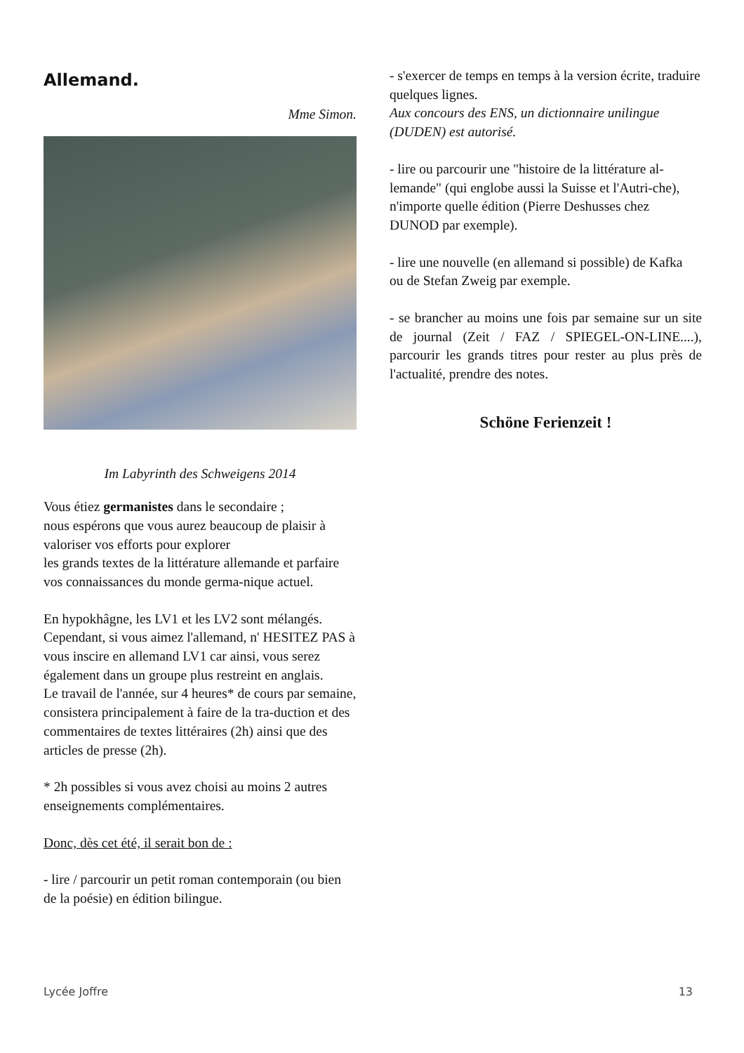Allemand.
Mme Simon.
Im Labyrinth des Schweigens 2014
Vous étiez germanistes dans le secondaire ;
nous espérons que vous aurez beaucoup de plaisir à valoriser vos efforts pour explorer
les grands textes de la littérature allemande et parfaire vos connaissances du monde germa-nique actuel.
En hypokhâgne, les LV1 et les LV2 sont mélangés. Cependant, si vous aimez l'allemand, n' HESITEZ PAS à vous inscire en allemand LV1 car ainsi, vous serez également dans un groupe plus restreint en anglais.
Le travail de l'année, sur 4 heures* de cours par semaine, consistera principalement à faire de la tra-duction et des commentaires de textes littéraires (2h) ainsi que des articles de presse (2h).
* 2h possibles si vous avez choisi au moins 2 autres enseignements complémentaires.
Donc, dès cet été, il serait bon de :
- lire / parcourir un petit roman contemporain (ou bien de la poésie) en édition bilingue.
- s'exercer de temps en temps à la version écrite, traduire quelques lignes.
Aux concours des ENS, un dictionnaire unilingue (DUDEN) est autorisé.
- lire ou parcourir une "histoire de la littérature al-lemande" (qui englobe aussi la Suisse et l'Autri-che), n'importe quelle édition (Pierre Deshusses chez DUNOD par exemple).
- lire une nouvelle (en allemand si possible) de Kafka
ou de Stefan Zweig par exemple.
- se brancher au moins une fois par semaine sur un site de journal (Zeit / FAZ / SPIEGEL-ON-LINE....), parcourir les grands titres pour rester au plus près de l'actualité, prendre des notes.
Schöne Ferienzeit !
Lycée Joffre 13